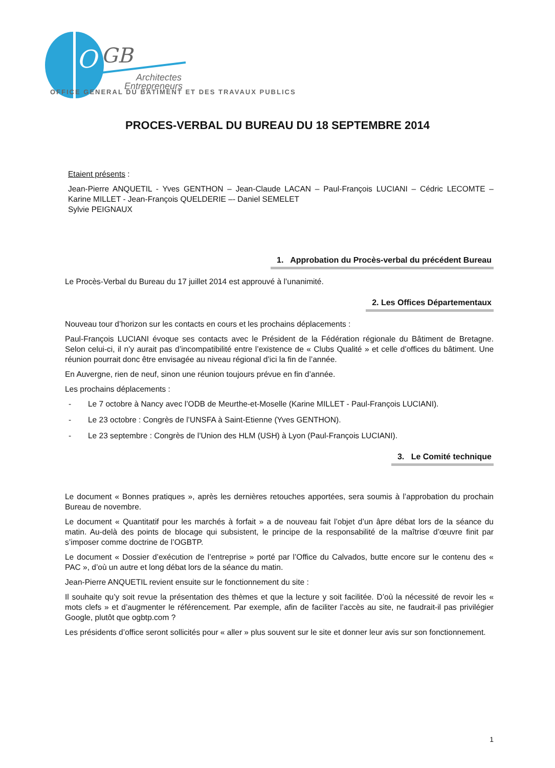O
GB
Architectes
Entrepreneurs
OFFICE GENERAL DU BATIMENT ET DES TRAVAUX PUBLICS
PROCES-VERBAL DU BUREAU DU 18 SEPTEMBRE 2014
Etaient présents :
Jean-Pierre ANQUETIL - Yves GENTHON – Jean-Claude LACAN – Paul-François LUCIANI – Cédric LECOMTE – Karine MILLET - Jean-François QUELDERIE –- Daniel SEMELET
Sylvie PEIGNAUX
1. Approbation du Procès-verbal du précédent Bureau
Le Procès-Verbal du Bureau du 17 juillet 2014 est approuvé à l’unanimité.
2. Les Offices Départementaux
Nouveau tour d’horizon sur les contacts en cours et les prochains déplacements :
Paul-François LUCIANI évoque ses contacts avec le Président de la Fédération régionale du Bâtiment de Bretagne. Selon celui-ci, il n’y aurait pas d’incompatibilité entre l’existence de « Clubs Qualité » et celle d’offices du bâtiment. Une réunion pourrait donc être envisagée au niveau régional d’ici la fin de l’année.
En Auvergne, rien de neuf, sinon une réunion toujours prévue en fin d’année.
Les prochains déplacements :
- Le 7 octobre à Nancy avec l’ODB de Meurthe-et-Moselle (Karine MILLET - Paul-François LUCIANI).
- Le 23 octobre : Congrès de l’UNSFA à Saint-Etienne (Yves GENTHON).
- Le 23 septembre : Congrès de l’Union des HLM (USH) à Lyon (Paul-François LUCIANI).
3. Le Comité technique
Le document « Bonnes pratiques », après les dernières retouches apportées, sera soumis à l’approbation du prochain Bureau de novembre.
Le document « Quantitatif pour les marchés à forfait » a de nouveau fait l’objet d’un âpre débat lors de la séance du matin. Au-delà des points de blocage qui subsistent, le principe de la responsabilité de la maîtrise d’œuvre finit par s’imposer comme doctrine de l’OGBTP.
Le document « Dossier d’exécution de l’entreprise » porté par l’Office du Calvados, butte encore sur le contenu des « PAC », d’où un autre et long débat lors de la séance du matin.
Jean-Pierre ANQUETIL revient ensuite sur le fonctionnement du site :
Il souhaite qu’y soit revue la présentation des thèmes et que la lecture y soit facilitée. D’où la nécessité de revoir les « mots clefs » et d’augmenter le référencement. Par exemple, afin de faciliter l’accès au site, ne faudrait-il pas privilégier Google, plutôt que ogbtp.com ?
Les présidents d’office seront sollicités pour « aller » plus souvent sur le site et donner leur avis sur son fonctionnement.
1